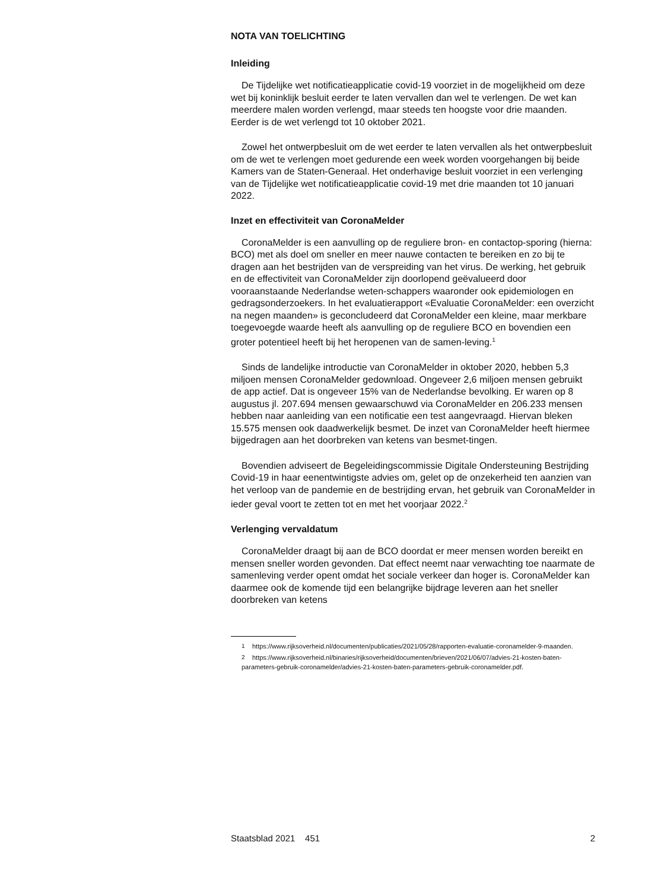NOTA VAN TOELICHTING
Inleiding
De Tijdelijke wet notificatieapplicatie covid-19 voorziet in de mogelijkheid om deze wet bij koninklijk besluit eerder te laten vervallen dan wel te verlengen. De wet kan meerdere malen worden verlengd, maar steeds ten hoogste voor drie maanden. Eerder is de wet verlengd tot 10 oktober 2021.
Zowel het ontwerpbesluit om de wet eerder te laten vervallen als het ontwerpbesluit om de wet te verlengen moet gedurende een week worden voorgehangen bij beide Kamers van de Staten-Generaal. Het onderhavige besluit voorziet in een verlenging van de Tijdelijke wet notificatieapplicatie covid-19 met drie maanden tot 10 januari 2022.
Inzet en effectiviteit van CoronaMelder
CoronaMelder is een aanvulling op de reguliere bron- en contactop-sporing (hierna: BCO) met als doel om sneller en meer nauwe contacten te bereiken en zo bij te dragen aan het bestrijden van de verspreiding van het virus. De werking, het gebruik en de effectiviteit van CoronaMelder zijn doorlopend geëvalueerd door vooraanstaande Nederlandse weten-schappers waaronder ook epidemiologen en gedragsonderzoekers. In het evaluatierapport «Evaluatie CoronaMelder: een overzicht na negen maanden» is geconcludeerd dat CoronaMelder een kleine, maar merkbare toegevoegde waarde heeft als aanvulling op de reguliere BCO en bovendien een groter potentieel heeft bij het heropenen van de samen-leving.<sup>1</sup>
Sinds de landelijke introductie van CoronaMelder in oktober 2020, hebben 5,3 miljoen mensen CoronaMelder gedownload. Ongeveer 2,6 miljoen mensen gebruikt de app actief. Dat is ongeveer 15% van de Nederlandse bevolking. Er waren op 8 augustus jl. 207.694 mensen gewaarschuwd via CoronaMelder en 206.233 mensen hebben naar aanleiding van een notificatie een test aangevraagd. Hiervan bleken 15.575 mensen ook daadwerkelijk besmet. De inzet van CoronaMelder heeft hiermee bijgedragen aan het doorbreken van ketens van besmet-tingen.
Bovendien adviseert de Begeleidingscommissie Digitale Ondersteuning Bestrijding Covid-19 in haar eenentwintigste advies om, gelet op de onzekerheid ten aanzien van het verloop van de pandemie en de bestrijding ervan, het gebruik van CoronaMelder in ieder geval voort te zetten tot en met het voorjaar 2022.<sup>2</sup>
Verlenging vervaldatum
CoronaMelder draagt bij aan de BCO doordat er meer mensen worden bereikt en mensen sneller worden gevonden. Dat effect neemt naar verwachting toe naarmate de samenleving verder opent omdat het sociale verkeer dan hoger is. CoronaMelder kan daarmee ook de komende tijd een belangrijke bijdrage leveren aan het sneller doorbreken van ketens
<sup>1</sup> https://www.rijksoverheid.nl/documenten/publicaties/2021/05/28/rapporten-evaluatie-coronamelder-9-maanden.
<sup>2</sup> https://www.rijksoverheid.nl/binaries/rijksoverheid/documenten/brieven/2021/06/07/advies-21-kosten-baten-parameters-gebruik-coronamelder/advies-21-kosten-baten-parameters-gebruik-coronamelder.pdf.
Staatsblad 2021 451 2